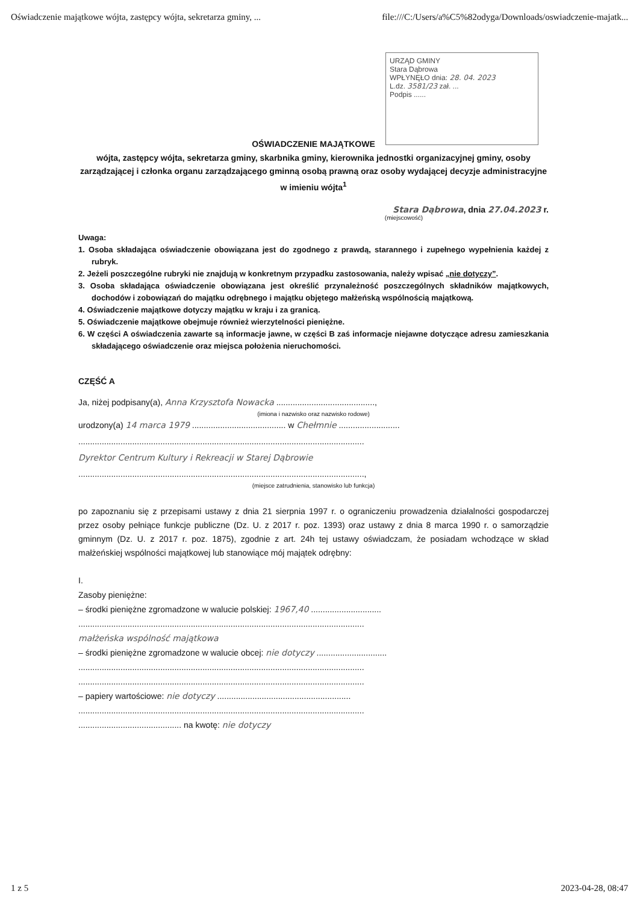Oświadczenie majątkowe wójta, zastępcy wójta, sekretarza gminy, ... file:///C:/Users/a%C5%82odyga/Downloads/oswiadczenie-majatk...
URZĄD GMINY
Stara Dąbrowa
WPŁYNĘŁO dnia: 28. 04. 2023
L.dz. 3581/23 zał. ...
Podpis ......
OŚWIADCZENIE MAJĄTKOWE
wójta, zastępcy wójta, sekretarza gminy, skarbnika gminy, kierownika jednostki organizacyjnej gminy, osoby zarządzającej i członka organu zarządzającego gminną osobą prawną oraz osoby wydającej decyzje administracyjne w imieniu wójta<sup>1</sup>
Stara Dąbrowa, dnia 27.04.2023 r.
(miejscowość)
Uwaga:
1. Osoba składająca oświadczenie obowiązana jest do zgodnego z prawdą, starannego i zupełnego wypełnienia każdej z rubryk.
2. Jeżeli poszczególne rubryki nie znajdują w konkretnym przypadku zastosowania, należy wpisać „nie dotyczy”.
3. Osoba składająca oświadczenie obowiązana jest określić przynależność poszczególnych składników majątkowych, dochodów i zobowiązań do majątku odrębnego i majątku objętego małżeńską wspólnością majątkową.
4. Oświadczenie majątkowe dotyczy majątku w kraju i za granicą.
5. Oświadczenie majątkowe obejmuje również wierzytelności pieniężne.
6. W części A oświadczenia zawarte są informacje jawne, w części B zaś informacje niejawne dotyczące adresu zamieszkania składającego oświadczenie oraz miejsca położenia nieruchomości.
CZĘŚĆ A
Ja, niżej podpisany(a), Anna Krzysztofa Nowacka ..........................................,
(imiona i nazwisko oraz nazwisko rodowe)
urodzony(a) 14 marca 1979 ........................................ w Chełmnie ..........................
..........................................................................................................................
Dyrektor Centrum Kultury i Rekreacji w Starej Dąbrowie
..........................................................................................................................,
(miejsce zatrudnienia, stanowisko lub funkcja)
po zapoznaniu się z przepisami ustawy z dnia 21 sierpnia 1997 r. o ograniczeniu prowadzenia działalności gospodarczej przez osoby pełniące funkcje publiczne (Dz. U. z 2017 r. poz. 1393) oraz ustawy z dnia 8 marca 1990 r. o samorządzie gminnym (Dz. U. z 2017 r. poz. 1875), zgodnie z art. 24h tej ustawy oświadczam, że posiadam wchodzące w skład małżeńskiej wspólności majątkowej lub stanowiące mój majątek odrębny:
I.
Zasoby pieniężne:
– środki pieniężne zgromadzone w walucie polskiej: 1967,40 ..............................
..........................................................................................................................
małżeńska wspólność majątkowa
– środki pieniężne zgromadzone w walucie obcej: nie dotyczy ..............................
..........................................................................................................................
..........................................................................................................................
– papiery wartościowe: nie dotyczy .........................................................
..........................................................................................................................
............................................ na kwotę: nie dotyczy
1 z 5 2023-04-28, 08:47